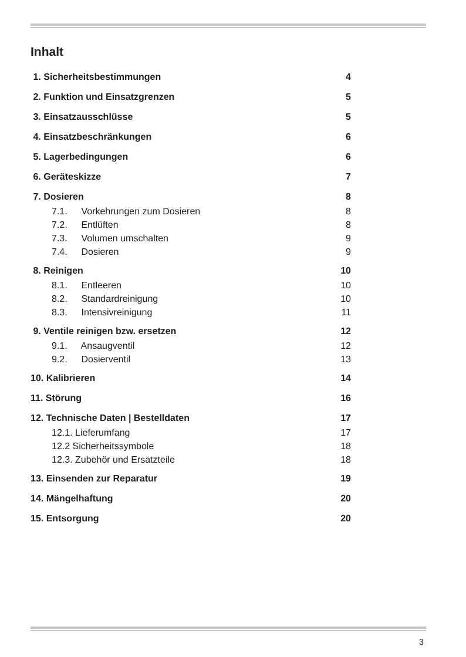Inhalt
1. Sicherheitsbestimmungen 4
2. Funktion und Einsatzgrenzen 5
3. Einsatzausschlüsse 5
4. Einsatzbeschränkungen 6
5. Lagerbedingungen 6
6. Geräteskizze 7
7. Dosieren 8
7.1. Vorkehrungen zum Dosieren 8
7.2. Entlüften 8
7.3. Volumen umschalten 9
7.4. Dosieren 9
8. Reinigen 10
8.1. Entleeren 10
8.2. Standardreinigung 10
8.3. Intensivreinigung 11
9. Ventile reinigen bzw. ersetzen 12
9.1. Ansaugventil 12
9.2. Dosierventil 13
10. Kalibrieren 14
11. Störung 16
12. Technische Daten | Bestelldaten 17
12.1. Lieferumfang 17
12.2 Sicherheitssymbole 18
12.3. Zubehör und Ersatzteile 18
13. Einsenden zur Reparatur 19
14. Mängelhaftung 20
15. Entsorgung 20
3